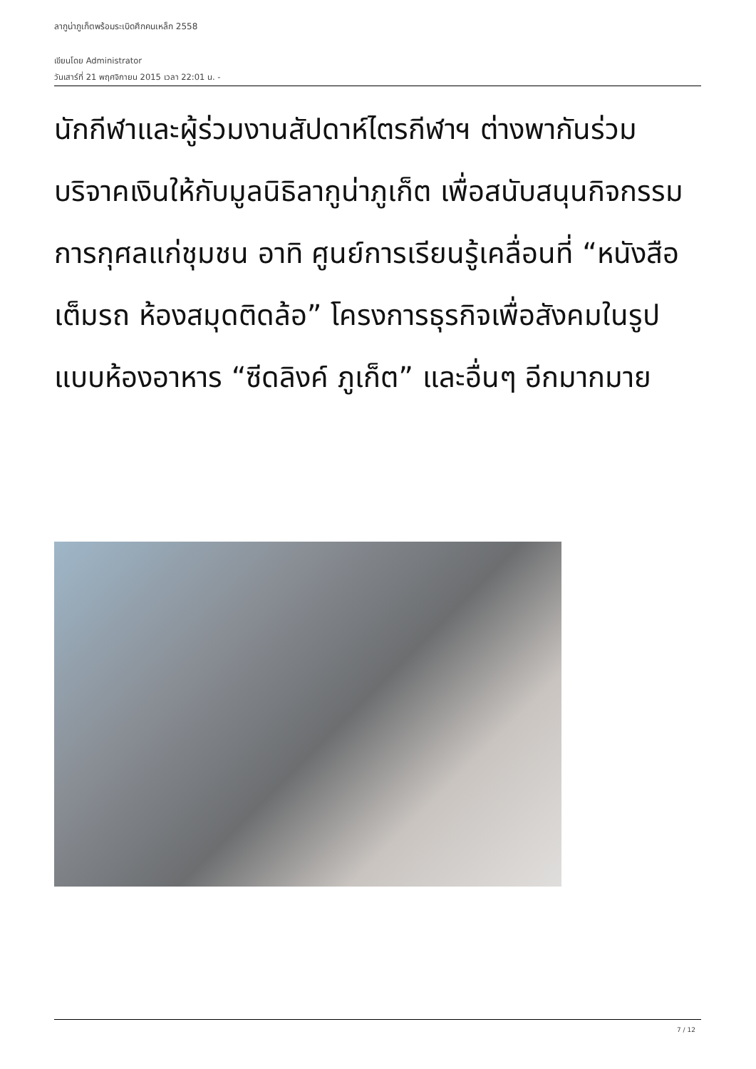ลากูน่าภูเก็ตพร้อมระเบิดศึกคนเหล็ก 2558
เขียนโดย Administrator
วันเสาร์ที่ 21 พฤศจิกายน 2015 เวลา 22:01 น. -
นักกีฬาและผู้ร่วมงานสัปดาห์ไตรกีฬาฯ ต่างพากันร่วมบริจาคเงินให้กับมูลนิธิลากูน่าภูเก็ต เพื่อสนับสนุนกิจกรรมการกุศลแก่ชุมชน อาทิ ศูนย์การเรียนรู้เคลื่อนที่ “หนังสือเต็มรถ ห้องสมุดติดล้อ” โครงการธุรกิจเพื่อสังคมในรูปแบบห้องอาหาร “ซีดลิงค์ ภูเก็ต” และอื่นๆ อีกมากมาย
7 / 12